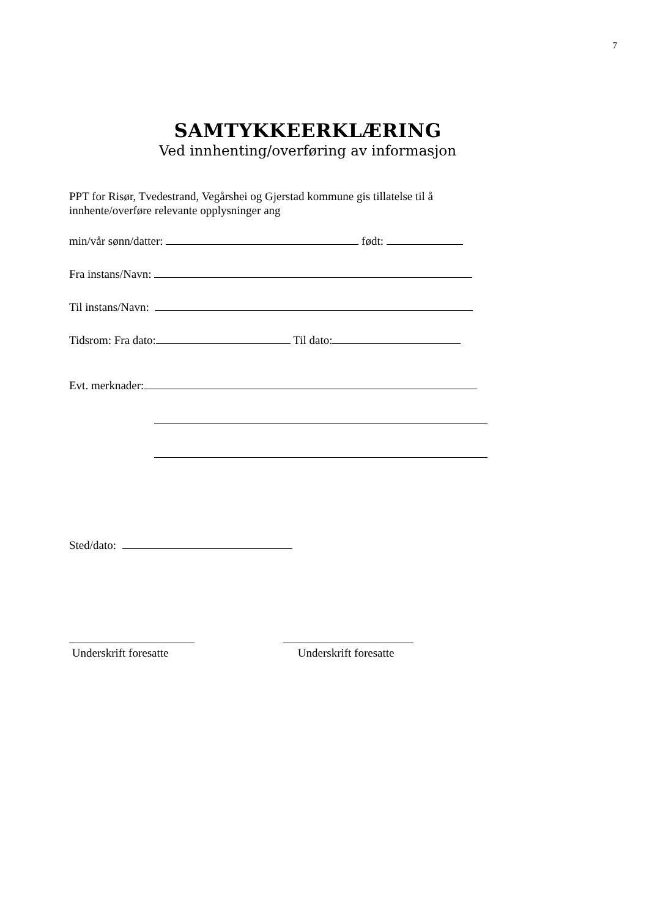7
SAMTYKKEERKLÆRING
Ved innhenting/overføring av informasjon
PPT for Risør, Tvedestrand, Vegårshei og Gjerstad kommune gis tillatelse til å innhente/overføre relevante opplysninger ang
min/vår sønn/datter: født:
Fra instans/Navn:
Til instans/Navn:
Tidsrom: Fra dato: Til dato:
Evt. merknader:
Sted/dato:
Underskrift foresatte
Underskrift foresatte